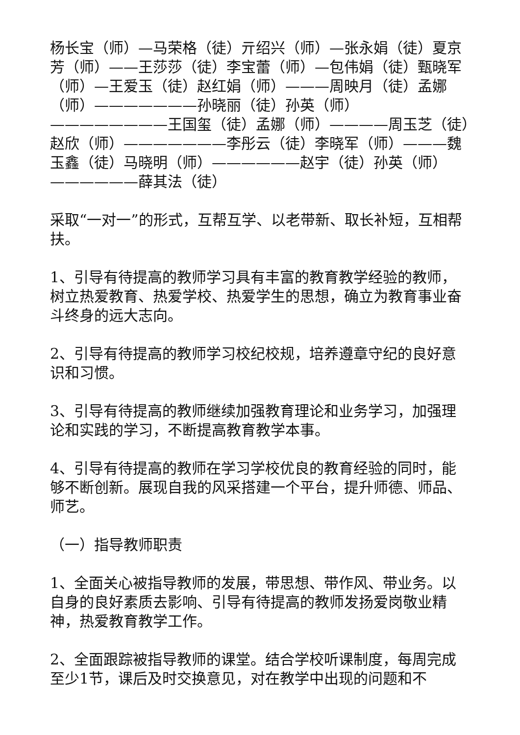杨长宝（师）—马荣格（徒）亓绍兴（师）—张永娟（徒）夏京芳（师）——王莎莎（徒）李宝蕾（师）—包伟娟（徒）甄晓军（师）—王爱玉（徒）赵红娟（师）———周映月（徒）孟娜（师）———————孙晓丽（徒）孙英（师）————————王国玺（徒）孟娜（师）————周玉芝（徒）赵欣（师）———————李彤云（徒）李晓军（师）———魏玉鑫（徒）马晓明（师）——————赵宇（徒）孙英（师）——————薛其法（徒）
采取“一对一”的形式，互帮互学、以老带新、取长补短，互相帮扶。
1、引导有待提高的教师学习具有丰富的教育教学经验的教师，树立热爱教育、热爱学校、热爱学生的思想，确立为教育事业奋斗终身的远大志向。
2、引导有待提高的教师学习校纪校规，培养遵章守纪的良好意识和习惯。
3、引导有待提高的教师继续加强教育理论和业务学习，加强理论和实践的学习，不断提高教育教学本事。
4、引导有待提高的教师在学习学校优良的教育经验的同时，能够不断创新。展现自我的风采搭建一个平台，提升师德、师品、师艺。
（一）指导教师职责
1、全面关心被指导教师的发展，带思想、带作风、带业务。以自身的良好素质去影响、引导有待提高的教师发扬爱岗敬业精神，热爱教育教学工作。
2、全面跟踪被指导教师的课堂。结合学校听课制度，每周完成至少1节，课后及时交换意见，对在教学中出现的问题和不